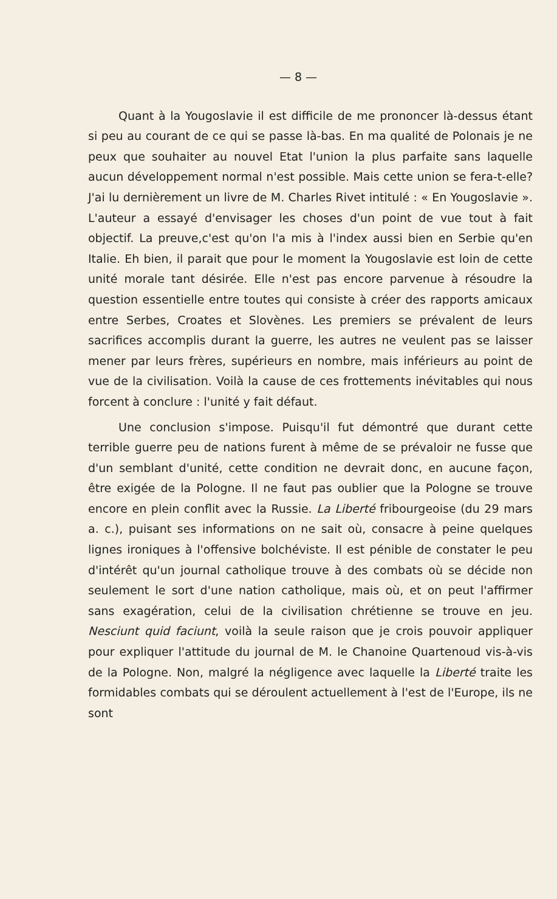— 8 —
Quant à la Yougoslavie il est difficile de me prononcer là-dessus étant si peu au courant de ce qui se passe là-bas. En ma qualité de Polonais je ne peux que souhaiter au nouvel Etat l'union la plus parfaite sans laquelle aucun développement normal n'est possible. Mais cette union se fera-t-elle? J'ai lu dernièrement un livre de M. Charles Rivet intitulé : « En Yougoslavie ». L'auteur a essayé d'envisager les choses d'un point de vue tout à fait objectif. La preuve,c'est qu'on l'a mis à l'index aussi bien en Serbie qu'en Italie. Eh bien, il parait que pour le moment la Yougoslavie est loin de cette unité morale tant désirée. Elle n'est pas encore parvenue à résoudre la question essentielle entre toutes qui consiste à créer des rapports amicaux entre Serbes, Croates et Slovènes. Les premiers se prévalent de leurs sacrifices accomplis durant la guerre, les autres ne veulent pas se laisser mener par leurs frères, supérieurs en nombre, mais inférieurs au point de vue de la civilisation. Voilà la cause de ces frottements inévitables qui nous forcent à conclure : l'unité y fait défaut.
Une conclusion s'impose. Puisqu'il fut démontré que durant cette terrible guerre peu de nations furent à même de se prévaloir ne fusse que d'un semblant d'unité, cette condition ne devrait donc, en aucune façon, être exigée de la Pologne. Il ne faut pas oublier que la Pologne se trouve encore en plein conflit avec la Russie. La Liberté fribourgeoise (du 29 mars a. c.), puisant ses informations on ne sait où, consacre à peine quelques lignes ironiques à l'offensive bolchéviste. Il est pénible de constater le peu d'intérêt qu'un journal catholique trouve à des combats où se décide non seulement le sort d'une nation catholique, mais où, et on peut l'affirmer sans exagération, celui de la civilisation chrétienne se trouve en jeu. Nesciunt quid faciunt, voilà la seule raison que je crois pouvoir appliquer pour expliquer l'attitude du journal de M. le Chanoine Quartenoud vis-à-vis de la Pologne. Non, malgré la négligence avec laquelle la Liberté traite les formidables combats qui se déroulent actuellement à l'est de l'Europe, ils ne sont